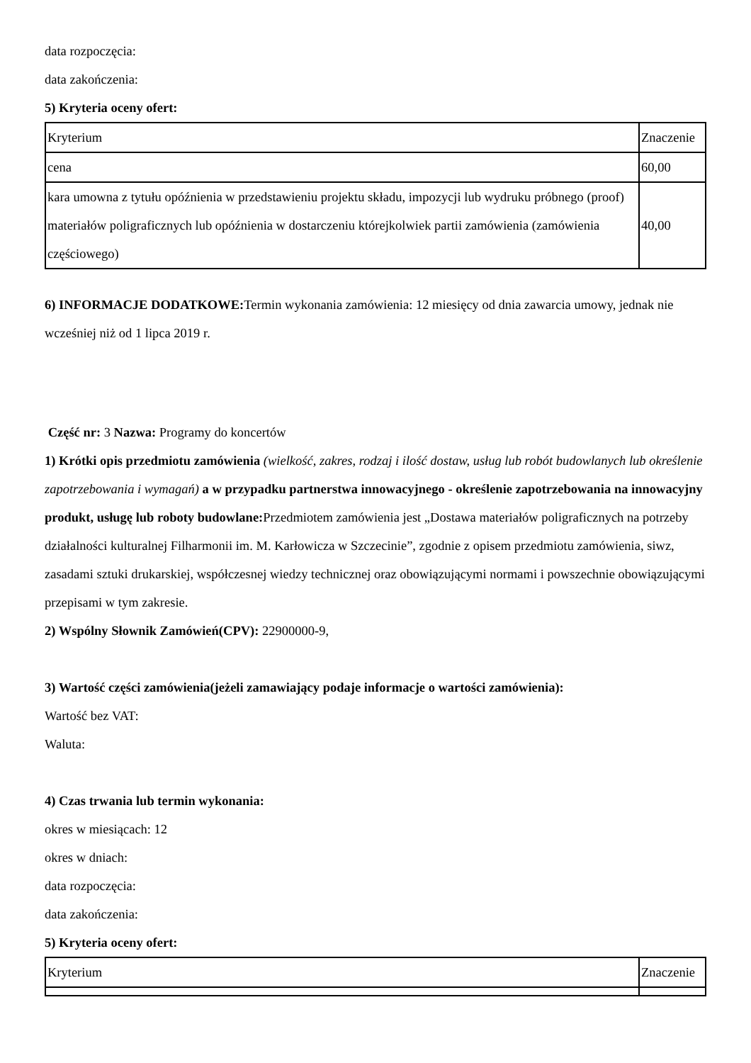data rozpoczęcia:
data zakończenia:
5) Kryteria oceny ofert:
| Kryterium | Znaczenie |
| cena | 60,00 |
| kara umowna z tytułu opóźnienia w przedstawieniu projektu składu, impozycji lub wydruku próbnego (proof) materiałów poligraficznych lub opóźnienia w dostarczeniu którejkolwiek partii zamówienia (zamówienia częściowego) | 40,00 |
6) INFORMACJE DODATKOWE: Termin wykonania zamówienia: 12 miesięcy od dnia zawarcia umowy, jednak nie wcześniej niż od 1 lipca 2019 r.
Część nr: 3 Nazwa: Programy do koncertów
1) Krótki opis przedmiotu zamówienia (wielkość, zakres, rodzaj i ilość dostaw, usług lub robót budowlanych lub określenie zapotrzebowania i wymagań) a w przypadku partnerstwa innowacyjnego - określenie zapotrzebowania na innowacyjny produkt, usługę lub roboty budowlane: Przedmiotem zamówienia jest „Dostawa materiałów poligraficznych na potrzeby działalności kulturalnej Filharmonii im. M. Karłowicza w Szczecinie”, zgodnie z opisem przedmiotu zamówienia, siwz, zasadami sztuki drukarskiej, współczesnej wiedzy technicznej oraz obowiązującymi normami i powszechnie obowiązującymi przepisami w tym zakresie.
2) Wspólny Słownik Zamówień(CPV): 22900000-9,
3) Wartość części zamówienia(jeżeli zamawiający podaje informacje o wartości zamówienia):
Wartość bez VAT:
Waluta:
4) Czas trwania lub termin wykonania:
okres w miesiącach: 12
okres w dniach:
data rozpoczęcia:
data zakończenia:
5) Kryteria oceny ofert:
| Kryterium | Znaczenie |